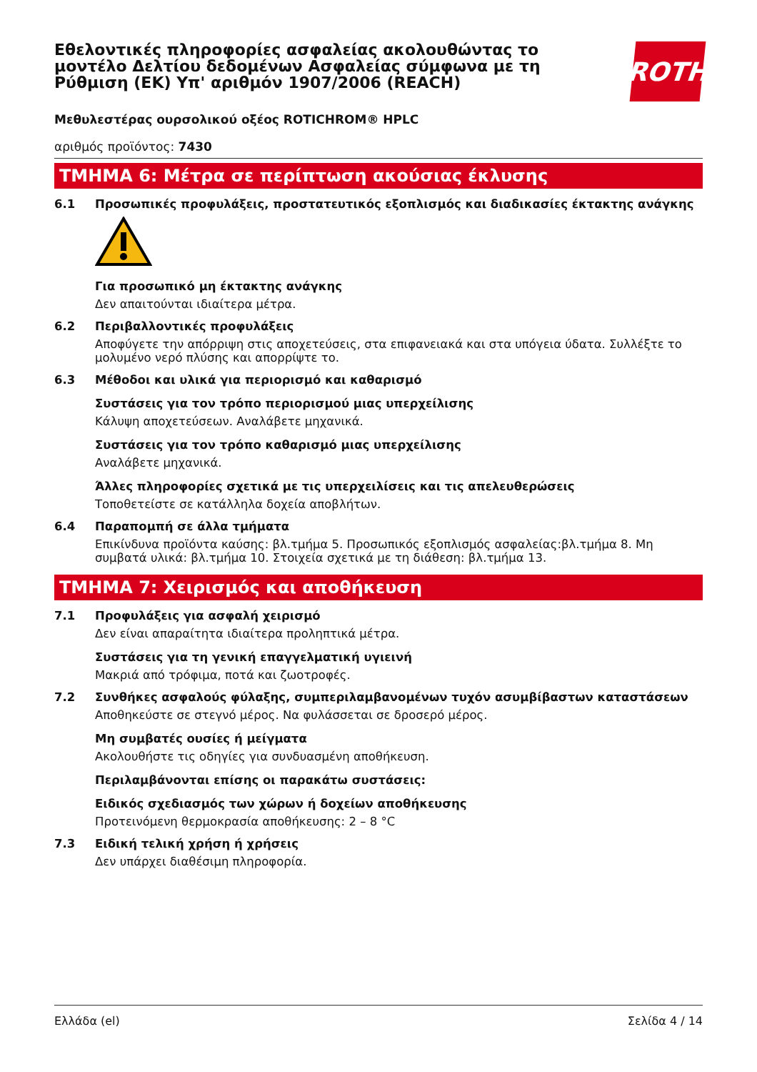ROTH
Εθελοντικές πληροφορίες ασφαλείας ακολουθώντας το μοντέλο Δελτίου δεδομένων Ασφαλείας σύμφωνα με τη Ρύθμιση (ΕΚ) Υπ' αριθμόν 1907/2006 (REACH)
Μεθυλεστέρας ουρσολικού οξέος ROTICHROM® HPLC
αριθμός προϊόντος: 7430
ΤΜΗΜΑ 6: Μέτρα σε περίπτωση ακούσιας έκλυσης
6.1 Προσωπικές προφυλάξεις, προστατευτικός εξοπλισμός και διαδικασίες έκτακτης ανάγκης
Για προσωπικό μη έκτακτης ανάγκης
Δεν απαιτούνται ιδιαίτερα μέτρα.
6.2 Περιβαλλοντικές προφυλάξεις
Αποφύγετε την απόρριψη στις αποχετεύσεις, στα επιφανειακά και στα υπόγεια ύδατα. Συλλέξτε το μολυμένο νερό πλύσης και απορρίψτε το.
6.3 Μέθοδοι και υλικά για περιορισμό και καθαρισμό
Συστάσεις για τον τρόπο περιορισμού μιας υπερχείλισης
Κάλυψη αποχετεύσεων. Αναλάβετε μηχανικά.
Συστάσεις για τον τρόπο καθαρισμό μιας υπερχείλισης
Αναλάβετε μηχανικά.
Άλλες πληροφορίες σχετικά με τις υπερχειλίσεις και τις απελευθερώσεις
Τοποθετείστε σε κατάλληλα δοχεία αποβλήτων.
6.4 Παραπομπή σε άλλα τμήματα
Επικίνδυνα προϊόντα καύσης: βλ.τμήμα 5. Προσωπικός εξοπλισμός ασφαλείας:βλ.τμήμα 8. Μη συμβατά υλικά: βλ.τμήμα 10. Στοιχεία σχετικά με τη διάθεση: βλ.τμήμα 13.
ΤΜΗΜΑ 7: Χειρισμός και αποθήκευση
7.1 Προφυλάξεις για ασφαλή χειρισμό
Δεν είναι απαραίτητα ιδιαίτερα προληπτικά μέτρα.
Συστάσεις για τη γενική επαγγελματική υγιεινή
Μακριά από τρόφιμα, ποτά και ζωοτροφές.
7.2 Συνθήκες ασφαλούς φύλαξης, συμπεριλαμβανομένων τυχόν ασυμβίβαστων καταστάσεων
Αποθηκεύστε σε στεγνό μέρος. Να φυλάσσεται σε δροσερό μέρος.
Μη συμβατές ουσίες ή μείγματα
Ακολουθήστε τις οδηγίες για συνδυασμένη αποθήκευση.
Περιλαμβάνονται επίσης οι παρακάτω συστάσεις:
Ειδικός σχεδιασμός των χώρων ή δοχείων αποθήκευσης
Προτεινόμενη θερμοκρασία αποθήκευσης: 2 – 8 °C
7.3 Ειδική τελική χρήση ή χρήσεις
Δεν υπάρχει διαθέσιμη πληροφορία.
Ελλάδα (el) Σελίδα 4 / 14